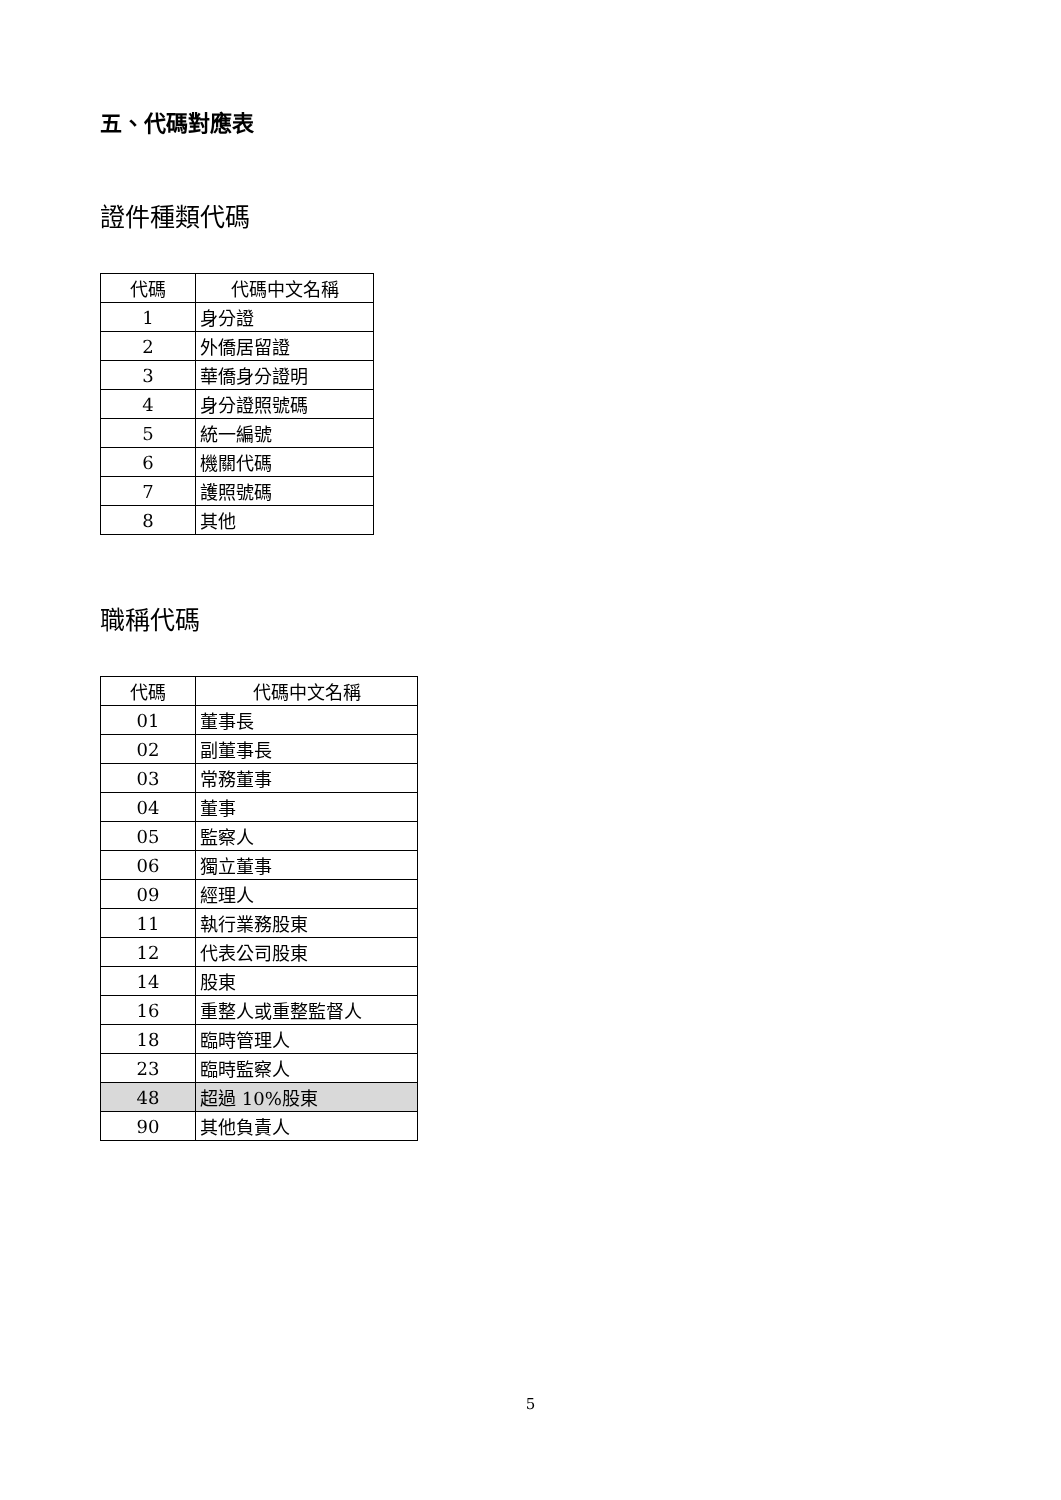五、代碼對應表
證件種類代碼
| 代碼 | 代碼中文名稱 |
| --- | --- |
| 1 | 身分證 |
| 2 | 外僑居留證 |
| 3 | 華僑身分證明 |
| 4 | 身分證照號碼 |
| 5 | 統一編號 |
| 6 | 機關代碼 |
| 7 | 護照號碼 |
| 8 | 其他 |
職稱代碼
| 代碼 | 代碼中文名稱 |
| --- | --- |
| 01 | 董事長 |
| 02 | 副董事長 |
| 03 | 常務董事 |
| 04 | 董事 |
| 05 | 監察人 |
| 06 | 獨立董事 |
| 09 | 經理人 |
| 11 | 執行業務股東 |
| 12 | 代表公司股東 |
| 14 | 股東 |
| 16 | 重整人或重整監督人 |
| 18 | 臨時管理人 |
| 23 | 臨時監察人 |
| 48 | 超過 10%股東 |
| 90 | 其他負責人 |
5